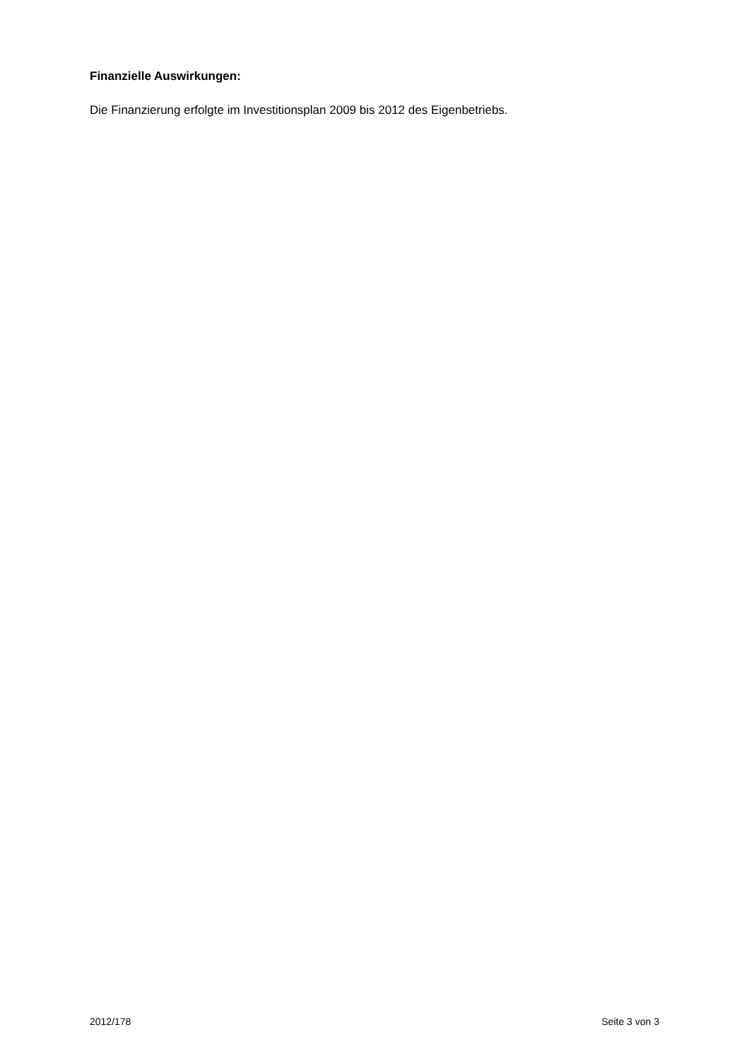Finanzielle Auswirkungen:
Die Finanzierung erfolgte im Investitionsplan 2009 bis 2012 des Eigenbetriebs.
2012/178 Seite 3 von 3